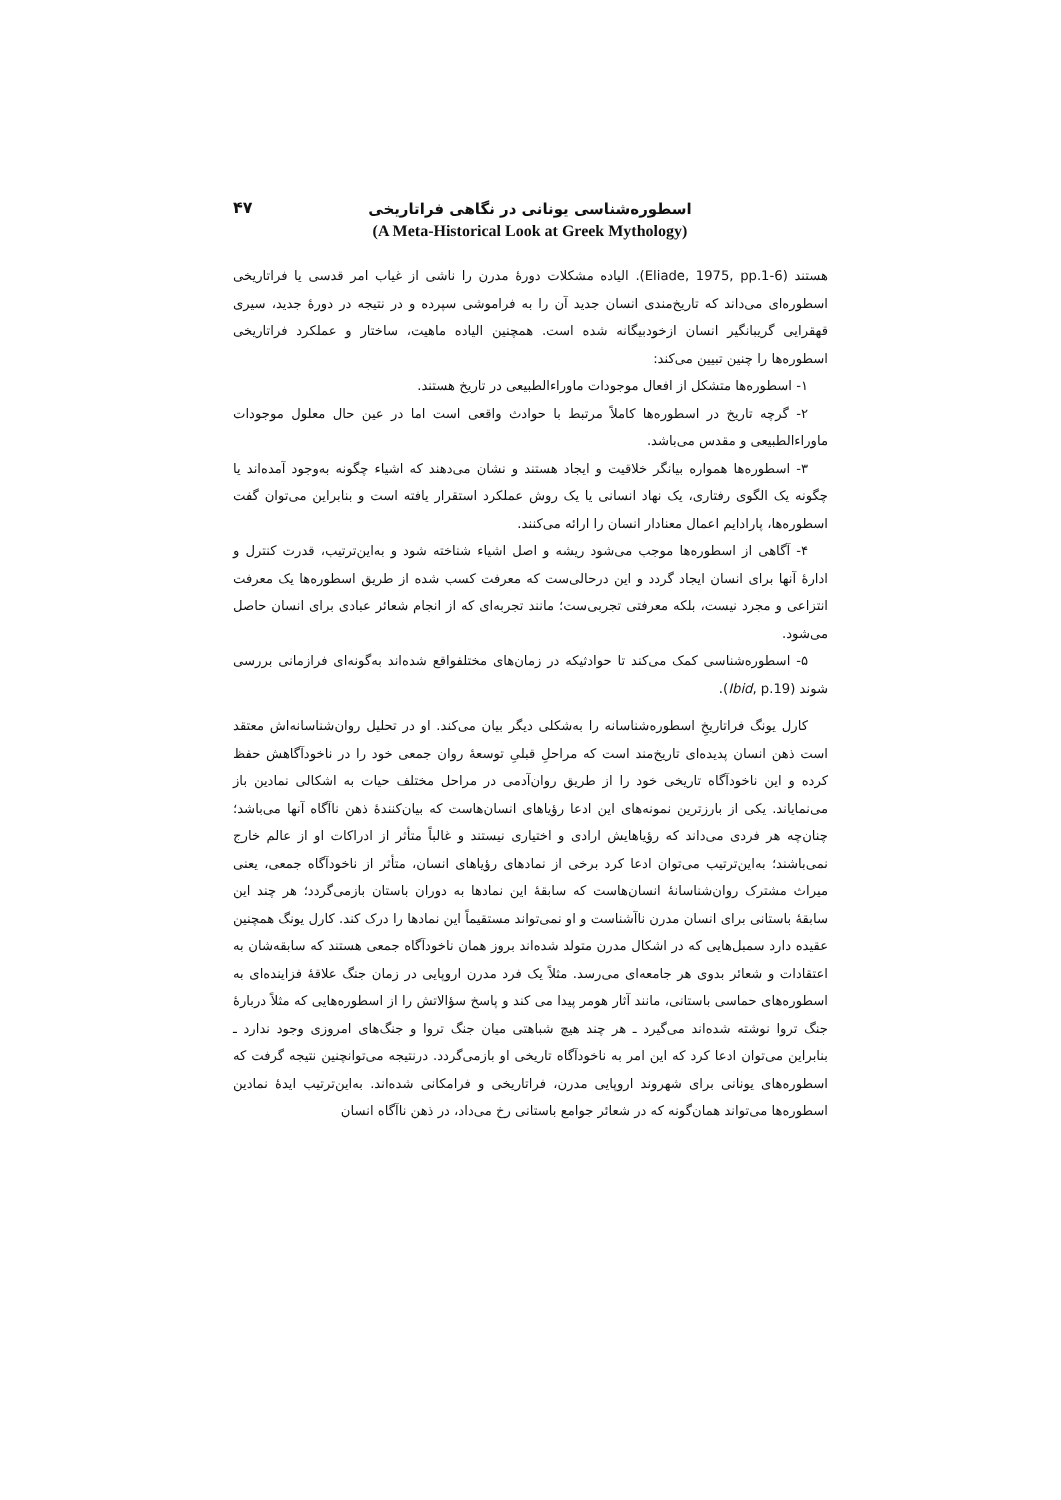۴۷
اسطوره‌شناسی یونانی در نگاهی فراتاریخی
(A Meta-Historical Look at Greek Mythology)
هستند (Eliade, 1975, pp.1-6). الیاده مشکلات دورۀ مدرن را ناشی از غیاب امر قدسی یا فراتاریخی اسطوره‌ای می‌داند که تاریخ‌مندی انسان جدید آن را به فراموشی سپرده و در نتیجه در دورۀ جدید، سیری قهقرایی گریبانگیر انسان ازخودبیگانه شده است. همچنین الیاده ماهیت، ساختار و عملکرد فراتاریخی اسطوره‌ها را چنین تبیین می‌کند:
۱- اسطوره‌ها متشکل از افعال موجودات ماوراءالطبیعی در تاریخ هستند.
۲- گرچه تاریخ در اسطوره‌ها کاملاً مرتبط با حوادث واقعی است اما در عین حال معلول موجودات ماوراءالطبیعی و مقدس می‌باشد.
۳- اسطوره‌ها همواره بیانگر خلاقیت و ایجاد هستند و نشان می‌دهند که اشیاء چگونه به‌وجود آمده‌اند یا چگونه یک الگوی رفتاری، یک نهاد انسانی یا یک روش عملکرد استقرار یافته است و بنابراین می‌توان گفت اسطوره‌ها، پارادایم اعمال معنادار انسان را ارائه می‌کنند.
۴- آگاهی از اسطوره‌ها موجب می‌شود ریشه و اصل اشیاء شناخته شود و به‌این‌ترتیب، قدرت کنترل و ادارۀ آنها برای انسان ایجاد گردد و این درحالی‌ست که معرفت کسب شده از طریق اسطوره‌ها یک معرفت انتزاعی و مجرد نیست، بلکه معرفتی تجربی‌ست؛ مانند تجربه‌ای که از انجام شعائر عبادی برای انسان حاصل می‌شود.
۵- اسطوره‌شناسی کمک می‌کند تا حوادثیکه در زمان‌های مختلفواقع شده‌اند به‌گونه‌ای فرازمانی بررسی شوند (Ibid, p.19).
کارل یونگ فراتاریخِ اسطوره‌شناسانه را به‌شکلی دیگر بیان می‌کند. او در تحلیل روان‌شناسانه‌اش معتقد است ذهن انسان پدیده‌ای تاریخ‌مند است که مراحلِ قبلیِ توسعۀ روان جمعی خود را در ناخودآگاهش حفظ کرده و این ناخودآگاه تاریخی خود را از طریق روان‌آدمی در مراحل مختلف حیات به اشکالی نمادین باز می‌نمایاند. یکی از بارزترین نمونه‌های این ادعا رؤیاهای انسان‌هاست که بیان‌کنندۀ ذهن ناآگاه آنها می‌باشد؛ چنان‌چه هر فردی می‌داند که رؤیاهایش ارادی و اختیاری نیستند و غالباً متأثر از ادراکات او از عالم خارج نمی‌باشند؛ به‌این‌ترتیب می‌توان ادعا کرد برخی از نمادهای رؤیاهای انسان، متأثر از ناخودآگاه جمعی، یعنی میراث مشترک روان‌شناسانۀ انسان‌هاست که سابقۀ این نمادها به دوران باستان بازمی‌گردد؛ هر چند این سابقۀ باستانی برای انسان مدرن ناآشناست و او نمی‌تواند مستقیماً این نمادها را درک کند. کارل یونگ همچنین عقیده دارد سمبل‌هایی که در اشکال مدرن متولد شده‌اند بروز همان ناخودآگاه جمعی هستند که سابقه‌شان به اعتقادات و شعائر بدوی هر جامعه‌ای می‌رسد. مثلاً یک فرد مدرن اروپایی در زمان جنگ علاقۀ فزاینده‌ای به اسطوره‌های حماسی باستانی، مانند آثار هومر پیدا می کند و پاسخ سؤالاتش را از اسطوره‌هایی که مثلاً دربارۀ جنگ تروا نوشته شده‌اند می‌گیرد ـ هر چند هیچ شباهتی میان جنگ تروا و جنگ‌های امروزی وجود ندارد ـ بنابراین می‌توان ادعا کرد که این امر به ناخودآگاه تاریخی او بازمی‌گردد. درنتیجه می‌توانچنین نتیجه گرفت که اسطوره‌های یونانی برای شهروند اروپایی مدرن، فراتاریخی و فرامکانی شده‌اند. به‌این‌ترتیب ایدۀ نمادین اسطوره‌ها می‌تواند همان‌گونه که در شعائر جوامع باستانی رخ می‌داد، در ذهن ناآگاه انسان